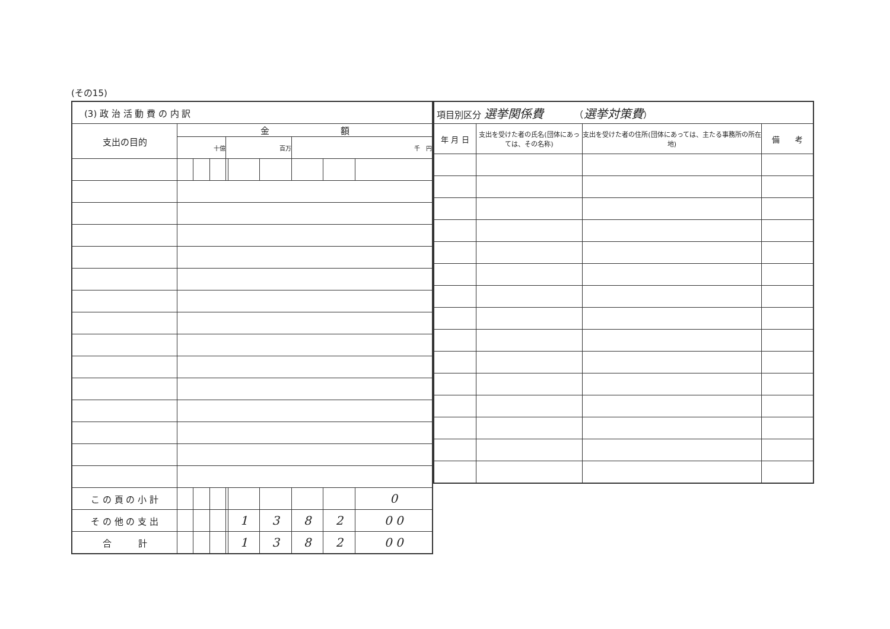(その15)
| (3) 政 治 活 動 費 の 内 訳 | | | | | | | | | |
| 支出の目的 | 金 額 | | | | | | | | |
| | 十億 | | | 百万 | | | 千 円 | | |
| こ の 頁 の 小 計 | | | | | | | | | 0 |
| そ の 他 の 支 出 | | | | | 1 | 3 | 8 | 2 | 0 0 |
| 合 計 | | | | | 1 | 3 | 8 | 2 | 0 0 |
| 項目別区分 選挙関係費 （ 選挙対策費 ） | | | |
| 年 月 日 | 支出を受けた者の氏名(団体にあっては、その名称) | 支出を受けた者の住所(団体にあっては、主たる事務所の所在地) | 備 考 |